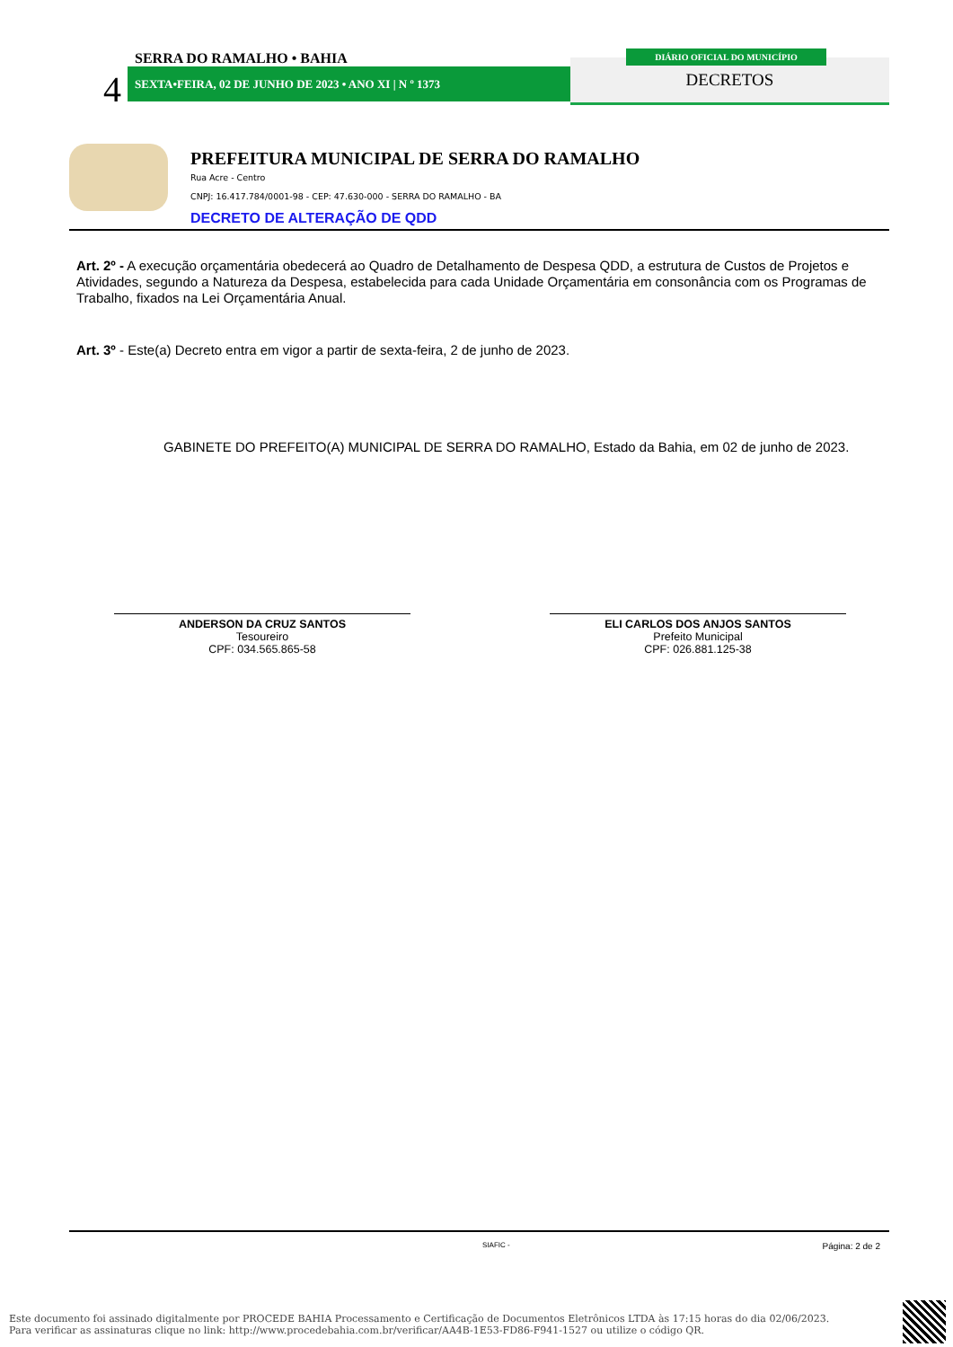SERRA DO RAMALHO • BAHIA
4 SEXTA•FEIRA, 02 DE JUNHO DE 2023 • ANO XI | N º 1373
DIÁRIO OFICIAL DO MUNICÍPIO
DECRETOS
PREFEITURA MUNICIPAL DE SERRA DO RAMALHO
Rua Acre - Centro
CNPJ: 16.417.784/0001-98 - CEP: 47.630-000 - SERRA DO RAMALHO - BA
DECRETO DE ALTERAÇÃO DE QDD
Art. 2º - A execução orçamentária obedecerá ao Quadro de Detalhamento de Despesa QDD, a estrutura de Custos de Projetos e Atividades, segundo a Natureza da Despesa, estabelecida para cada Unidade Orçamentária em consonância com os Programas de Trabalho, fixados na Lei Orçamentária Anual.
Art. 3º - Este(a) Decreto entra em vigor a partir de sexta-feira, 2 de junho de 2023.
GABINETE DO PREFEITO(A) MUNICIPAL DE SERRA DO RAMALHO, Estado da Bahia, em 02 de junho de 2023.
ANDERSON DA CRUZ SANTOS
Tesoureiro
CPF: 034.565.865-58
ELI CARLOS DOS ANJOS SANTOS
Prefeito Municipal
CPF: 026.881.125-38
SIAFIC - Página: 2 de 2
Este documento foi assinado digitalmente por PROCEDE BAHIA Processamento e Certificação de Documentos Eletrônicos LTDA às 17:15 horas do dia 02/06/2023.
Para verificar as assinaturas clique no link: http://www.procedebahia.com.br/verificar/AA4B-1E53-FD86-F941-1527 ou utilize o código QR.